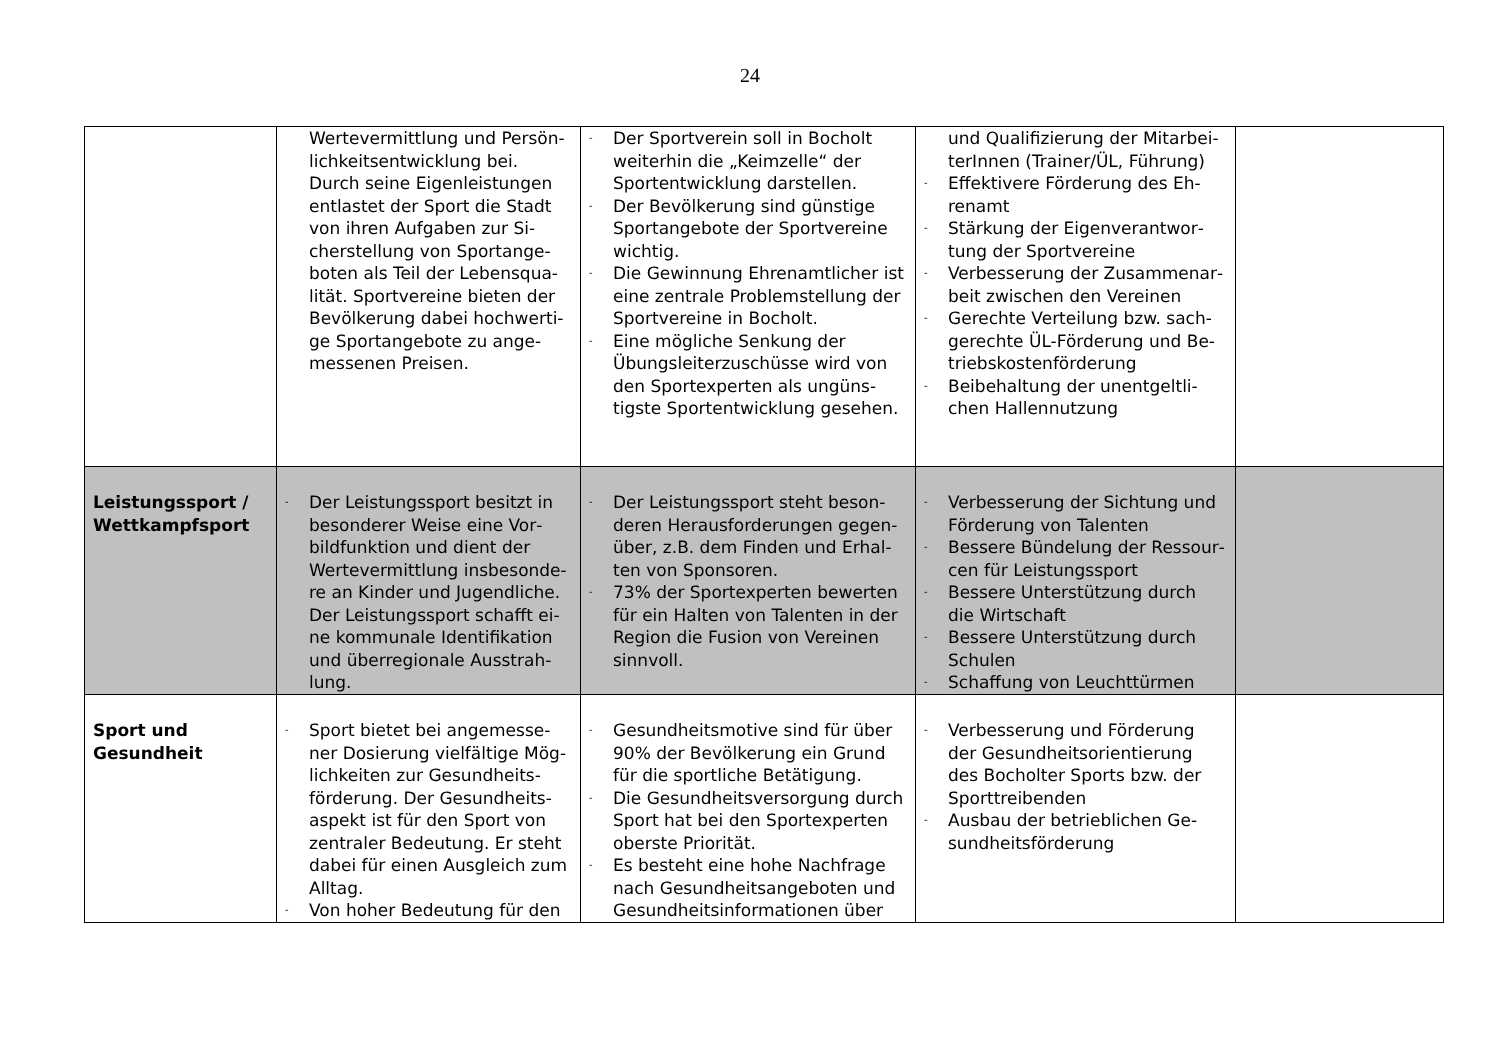24
| | Wertevermittlung und Persön­lichkeitsentwicklung bei. Durch seine Eigenleistungen entlastet der Sport die Stadt von ihren Aufgaben zur Si­cherstellung von Sportange­boten als Teil der Lebensqua­lität. Sportvereine bieten der Bevölkerung dabei hochwerti­ge Sportangebote zu ange­messenen Preisen. | - Der Sportverein soll in Bocholt weiterhin die „Keimzelle“ der Sportentwicklung darstellen. - Der Bevölkerung sind günstige Sportangebote der Sportvereine wichtig. - Die Gewinnung Ehrenamtlicher ist eine zentrale Problemstellung der Sportvereine in Bocholt. - Eine mögliche Senkung der Übungsleiterzuschüsse wird von den Sportexperten als ungüns­tigste Sportentwicklung gesehen. | und Qualifizierung der Mitarbei­terInnen (Trainer/ÜL, Führung) - Effektivere Förderung des Eh­renamt - Stärkung der Eigenverantwor­tung der Sportvereine - Verbesserung der Zusammenar­beit zwischen den Vereinen - Gerechte Verteilung bzw. sach­gerechte ÜL-Förderung und Be­triebskostenförderung - Beibehaltung der unentgeltli­chen Hallennutzung | |
| Leistungssport / Wettkampfsport | - Der Leistungssport besitzt in besonderer Weise eine Vor­bildfunktion und dient der Wertevermittlung insbesonde­re an Kinder und Jugendliche. Der Leistungssport schafft ei­ne kommunale Identifikation und überregionale Ausstrah­lung. | - Der Leistungssport steht beson­deren Herausforderungen gegen­über, z.B. dem Finden und Erhal­ten von Sponsoren. - 73% der Sportexperten bewerten für ein Halten von Talenten in der Region die Fusion von Verei­nen sinnvoll. | - Verbesserung der Sichtung und Förderung von Talenten - Bessere Bündelung der Ressour­cen für Leistungssport - Bessere Unterstützung durch die Wirtschaft - Bessere Unterstützung durch Schulen - Schaffung von Leuchttürmen | |
| Sport und Gesund­heit | - Sport bietet bei angemesse­ner Dosierung vielfältige Mög­lichkeiten zur Gesundheits­förderung. Der Gesundheits­aspekt ist für den Sport von zentraler Bedeutung. Er steht dabei für einen Ausgleich zum Alltag. - Von hoher Bedeutung für den | - Gesundheitsmotive sind für über 90% der Bevölkerung ein Grund für die sportliche Betätigung. - Die Gesundheitsversorgung durch Sport hat bei den Sportexperten oberste Priorität. - Es besteht eine hohe Nachfrage nach Gesundheitsangeboten und Gesundheitsinformationen über | - Verbesserung und Förderung der Gesundheitsorientierung des Bocholter Sports bzw. der Sporttreibenden - Ausbau der betrieblichen Ge­sundheitsförderung | |